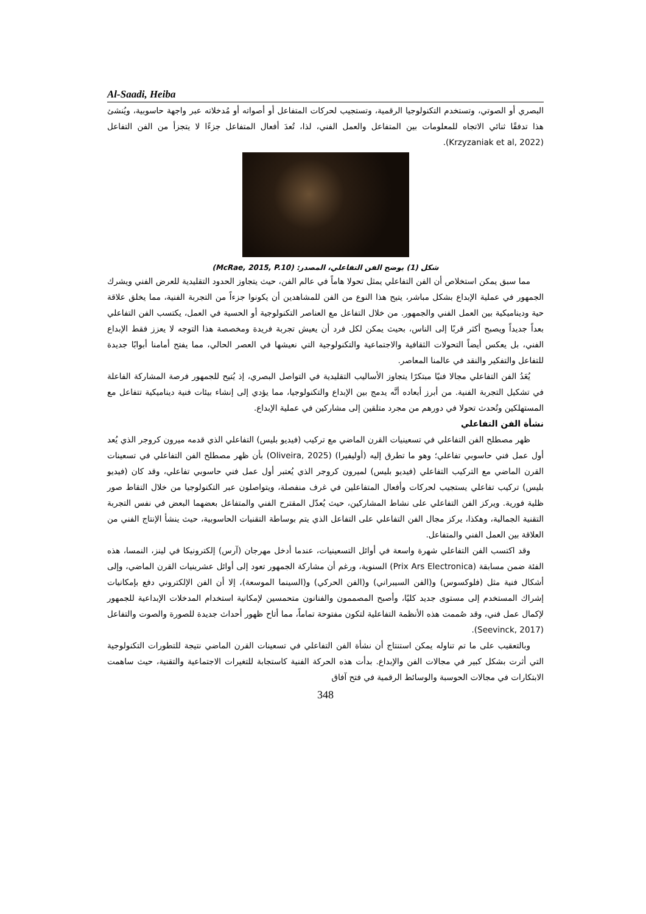Al-Saadi, Heiba
البصري أو الصوتي، وتستخدم التكنولوجيا الرقمية، وتستجيب لحركات المتفاعل أو أصواته أو مُدخلاته عبر واجهة حاسوبية، ويُنشئ هذا تدفقًا ثنائي الاتجاه للمعلومات بين المتفاعل والعمل الفني، لذا، تُعدَ أفعال المتفاعل جزءًا لا يتجزأ من الفن التفاعل (Krzyzaniak et al, 2022).
شكل (1) يوضح الفن التفاعلي، المصدر: (McRae, 2015, P.10)
مما سبق يمكن استخلاص أن الفن التفاعلي يمثل تحولا هاماً في عالم الفن، حيث يتجاوز الحدود التقليدية للعرض الفني ويشرك الجمهور في عملية الإبداع بشكل مباشر، يتيح هذا النوع من الفن للمشاهدين أن يكونوا جزءاً من التجربة الفنية، مما يخلق علاقة حية وديناميكية بين العمل الفني والجمهور. من خلال التفاعل مع العناصر التكنولوجية أو الحسية في العمل، يكتسب الفن التفاعلي بعداً جديداً ويصبح أكثر قربًا إلى الناس، بحيث يمكن لكل فرد أن يعيش تجربة فريدة ومخصصة هذا التوجه لا يعزز فقط الإبداع الفني، بل يعكس أيضاً التحولات الثقافية والاجتماعية والتكنولوجية التي نعيشها في العصر الحالي، مما يفتح أمامنا أبوابًا جديدة للتفاعل والتفكير والنقد في عالمنا المعاصر.
يُعَدُ الفن التفاعلي مجالا فنيًا مبتكرًا يتجاوز الأساليب التقليدية في التواصل البصري، إذ يُتيح للجمهور فرصة المشاركة الفاعلة في تشكيل التجربة الفنية. من أبرز أبعاده أنَّه يدمج بين الإبداع والتكنولوجيا، مما يؤدي إلى إنشاء بيئات فنية ديناميكية تتفاعل مع المستهلكين وتُحدث تحولا في دورهم من مجرد متلقين إلى مشاركين في عملية الإبداع.
نشأة الفن التفاعلي
ظهر مصطلح الفن التفاعلي في تسعينيات القرن الماضي مع تركيب (فيديو بليس) التفاعلي الذي قدمه ميرون كروجر الذي يُعد أول عمل فني حاسوبي تفاعلي؛ وهو ما تطرق إليه (أوليفيرا) (Oliveira, 2025) بأن ظهر مصطلح الفن التفاعلي في تسعينات القرن الماضي مع التركيب التفاعلي (فيديو بليس) لميرون كروجر الذي يُعتبر أول عمل فني حاسوبي تفاعلي، وقد كان (فيديو بليس) تركيب تفاعلي يستجيب لحركات وأفعال المتفاعلين في غرف منفصلة، ويتواصلون عبر التكنولوجيا من خلال التقاط صور ظلية فورية. ويركز الفن التفاعلي على نشاط المشاركين، حيث يُعدّل المقترح الفني والمتفاعل بعضهما البعض في نفس التجربة التقنية الجمالية، وهكذا، يركز مجال الفن التفاعلي على التفاعل الذي يتم بوساطة التقنيات الحاسوبية، حيث ينشأ الإنتاج الفني من العلاقة بين العمل الفني والمتفاعل.
وقد اكتسب الفن التفاعلي شهرة واسعة في أوائل التسعينيات، عندما أدخل مهرجان (آرس) إلكترونيكا في لينز، النمسا، هذه الفئة ضمن مسابقة (Prix Ars Electronica) السنوية، ورغم أن مشاركة الجمهور تعود إلى أوائل عشرينيات القرن الماضي، وإلى أشكال فنية مثل (فلوكسوس) و(الفن السيبراني) و(الفن الحركي) و(السينما الموسعة)، إلا أن الفن الإلكتروني دفع بإمكانيات إشراك المستخدم إلى مستوى جديد كليًا، وأصبح المصممون والفنانون متحمسين لإمكانية استخدام المدخلات الإبداعية للجمهور لإكمال عمل فني، وقد صُممت هذه الأنظمة التفاعلية لتكون مفتوحة تماماً، مما أتاح ظهور أحداث جديدة للصورة والصوت والتفاعل (Seevinck, 2017).
وبالتعقيب على ما تم تناوله يمكن استنتاج أن نشأة الفن التفاعلي في تسعينات القرن الماضي نتيجة للتطورات التكنولوجية التي أثرت بشكل كبير في مجالات الفن والإبداع. بدأت هذه الحركة الفنية كاستجابة للتغيرات الاجتماعية والتقنية، حيث ساهمت الابتكارات في مجالات الحوسبة والوسائط الرقمية في فتح آفاق
348